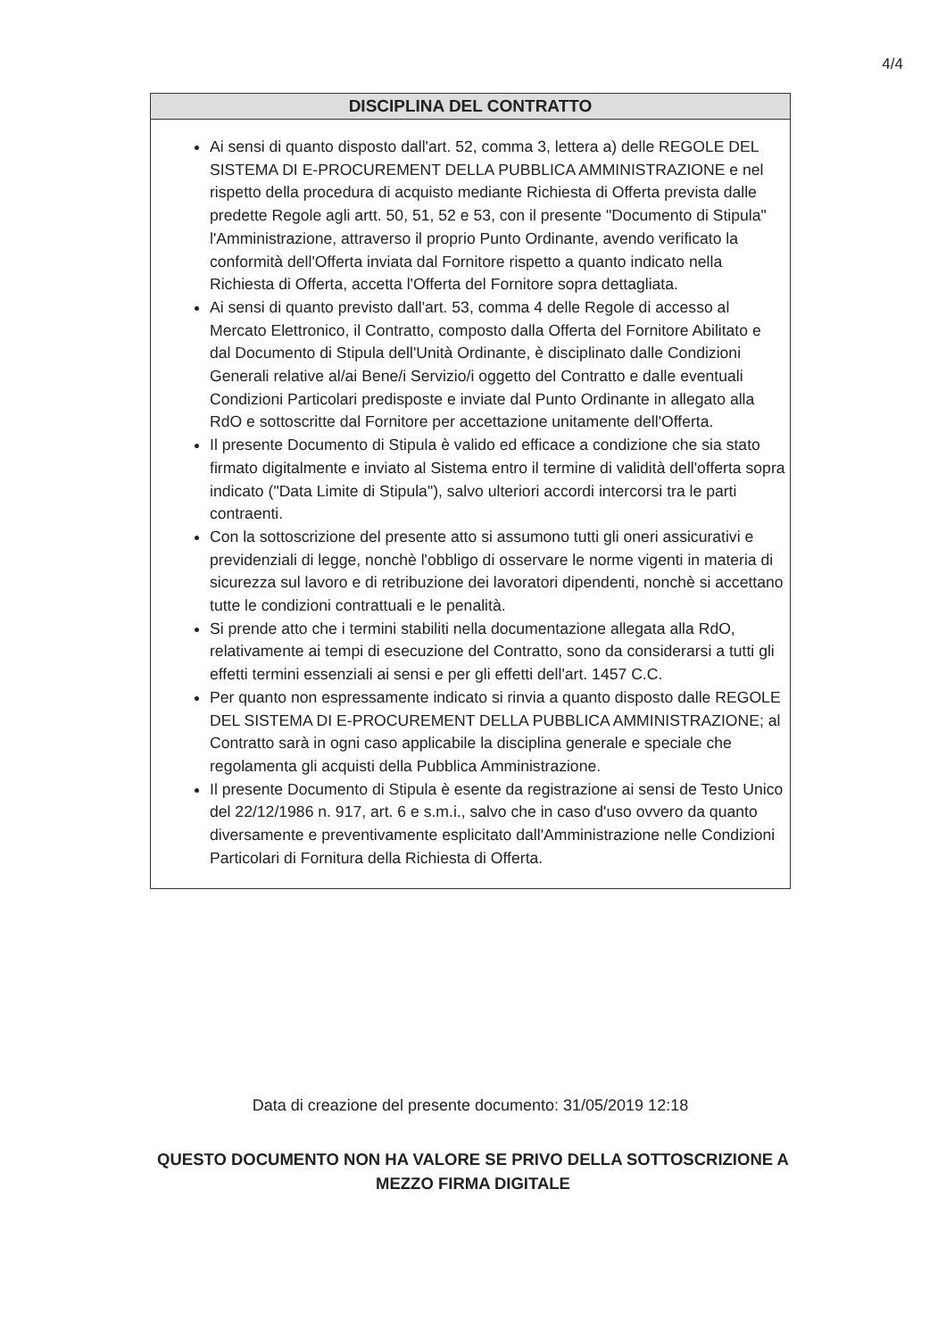4/4
| DISCIPLINA DEL CONTRATTO |
| --- |
| Ai sensi di quanto disposto dall'art. 52, comma 3, lettera a) delle REGOLE DEL SISTEMA DI E-PROCUREMENT DELLA PUBBLICA AMMINISTRAZIONE e nel rispetto della procedura di acquisto mediante Richiesta di Offerta prevista dalle predette Regole agli artt. 50, 51, 52 e 53, con il presente "Documento di Stipula" l'Amministrazione, attraverso il proprio Punto Ordinante, avendo verificato la conformità dell'Offerta inviata dal Fornitore rispetto a quanto indicato nella Richiesta di Offerta, accetta l'Offerta del Fornitore sopra dettagliata. Ai sensi di quanto previsto dall'art. 53, comma 4 delle Regole di accesso al Mercato Elettronico, il Contratto, composto dalla Offerta del Fornitore Abilitato e dal Documento di Stipula dell'Unità Ordinante, è disciplinato dalle Condizioni Generali relative al/ai Bene/i Servizio/i oggetto del Contratto e dalle eventuali Condizioni Particolari predisposte e inviate dal Punto Ordinante in allegato alla RdO e sottoscritte dal Fornitore per accettazione unitamente dell'Offerta. Il presente Documento di Stipula è valido ed efficace a condizione che sia stato firmato digitalmente e inviato al Sistema entro il termine di validità dell'offerta sopra indicato ("Data Limite di Stipula"), salvo ulteriori accordi intercorsi tra le parti contraenti. Con la sottoscrizione del presente atto si assumono tutti gli oneri assicurativi e previdenziali di legge, nonchè l'obbligo di osservare le norme vigenti in materia di sicurezza sul lavoro e di retribuzione dei lavoratori dipendenti, nonchè si accettano tutte le condizioni contrattuali e le penalità. Si prende atto che i termini stabiliti nella documentazione allegata alla RdO, relativamente ai tempi di esecuzione del Contratto, sono da considerarsi a tutti gli effetti termini essenziali ai sensi e per gli effetti dell'art. 1457 C.C. Per quanto non espressamente indicato si rinvia a quanto disposto dalle REGOLE DEL SISTEMA DI E-PROCUREMENT DELLA PUBBLICA AMMINISTRAZIONE; al Contratto sarà in ogni caso applicabile la disciplina generale e speciale che regolamenta gli acquisti della Pubblica Amministrazione. Il presente Documento di Stipula è esente da registrazione ai sensi de Testo Unico del 22/12/1986 n. 917, art. 6 e s.m.i., salvo che in caso d'uso ovvero da quanto diversamente e preventivamente esplicitato dall'Amministrazione nelle Condizioni Particolari di Fornitura della Richiesta di Offerta. |
Data di creazione del presente documento: 31/05/2019 12:18
QUESTO DOCUMENTO NON HA VALORE SE PRIVO DELLA SOTTOSCRIZIONE A
MEZZO FIRMA DIGITALE